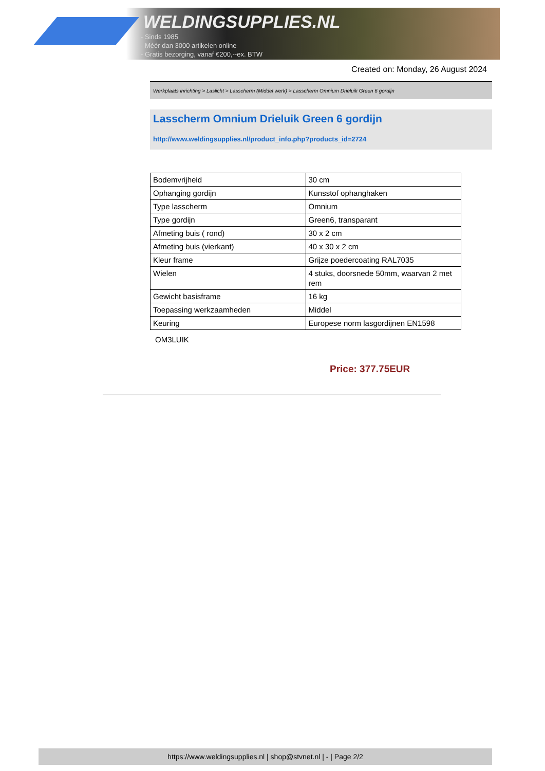WELDINGSUPPLIES.NL
- Sinds 1985
- Méér dan 3000 artikelen online
- Gratis bezorging, vanaf €200,--ex. BTW
Created on: Monday, 26 August 2024
Werkplaats inrichting > Laslicht > Lasscherm (Middel werk) > Lasscherm Omnium Drieluik Green 6 gordijn
Lasscherm Omnium Drieluik Green 6 gordijn
http://www.weldingsupplies.nl/product_info.php?products_id=2724
| Bodemvrijheid | 30 cm |
| Ophanging gordijn | Kunsstof ophanghaken |
| Type lasscherm | Omnium |
| Type gordijn | Green6, transparant |
| Afmeting buis ( rond) | 30 x 2 cm |
| Afmeting buis (vierkant) | 40 x 30 x 2 cm |
| Kleur frame | Grijze poedercoating RAL7035 |
| Wielen | 4 stuks, doorsnede 50mm, waarvan 2 met rem |
| Gewicht basisframe | 16 kg |
| Toepassing werkzaamheden | Middel |
| Keuring | Europese norm lasgordijnen EN1598 |
OM3LUIK
Price: 377.75EUR
https://www.weldingsupplies.nl | shop@stvnet.nl | - | Page 2/2